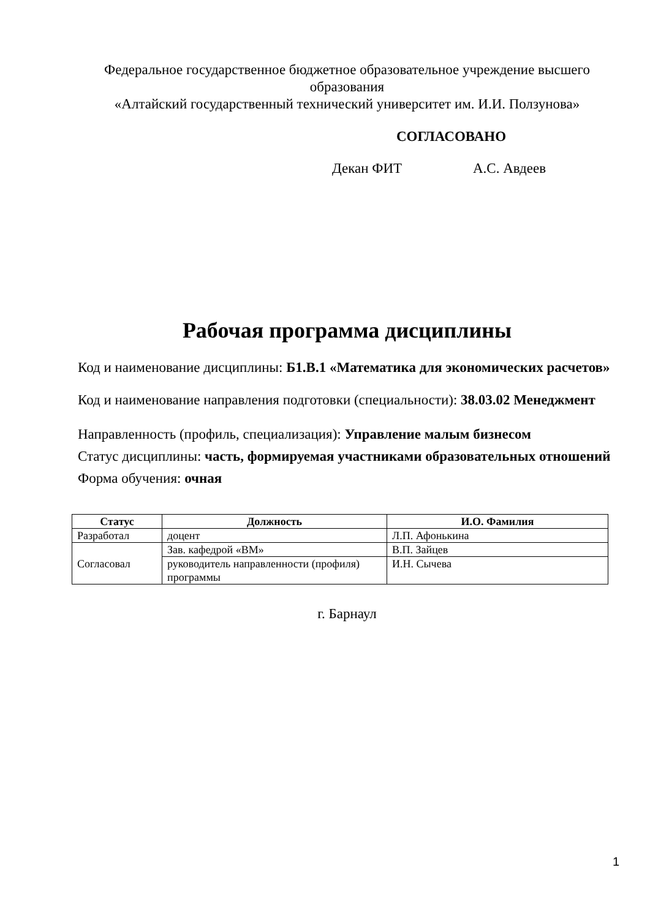Федеральное государственное бюджетное образовательное учреждение высшего образования
«Алтайский государственный технический университет им. И.И. Ползунова»
СОГЛАСОВАНО
Декан ФИТ А.С. Авдеев
Рабочая программа дисциплины
Код и наименование дисциплины: Б1.В.1 «Математика для экономических расчетов»
Код и наименование направления подготовки (специальности): 38.03.02 Менеджмент
Направленность (профиль, специализация): Управление малым бизнесом
Статус дисциплины: часть, формируемая участниками образовательных отношений
Форма обучения: очная
| Статус | Должность | И.О. Фамилия |
| --- | --- | --- |
| Разработал | доцент | Л.П. Афонькина |
| Согласовал | Зав. кафедрой «ВМ» | В.П. Зайцев |
| | руководитель направленности (профиля) программы | И.Н. Сычева |
г. Барнаул
1